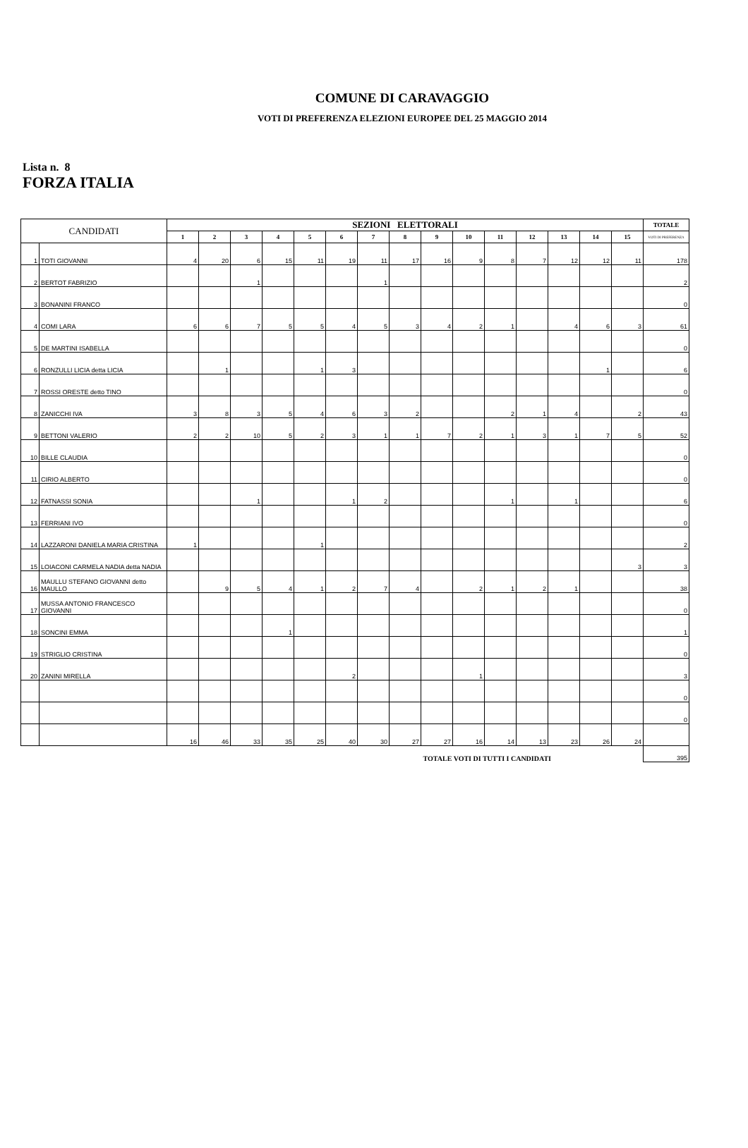COMUNE DI CARAVAGGIO
VOTI DI PREFERENZA ELEZIONI EUROPEE DEL 25 MAGGIO 2014
Lista n. 8
FORZA ITALIA
| CANDIDATI | | SEZIONI ELETTORALI | | | | | | | | | | | | | | | TOTALE |
| --- | --- | --- | --- | --- | --- | --- | --- | --- | --- | --- | --- | --- | --- | --- | --- | --- | --- |
| | | 1 | 2 | 3 | 4 | 5 | 6 | 7 | 8 | 9 | 10 | 11 | 12 | 13 | 14 | 15 | VOTI DI PREFERENZA |
| 1 | TOTI GIOVANNI | 4 | 20 | 6 | 15 | 11 | 19 | 11 | 17 | 16 | 9 | 8 | 7 | 12 | 12 | 11 | 178 |
| 2 | BERTOT FABRIZIO | | | 1 | | | | 1 | | | | | | | | | 2 |
| 3 | BONANINI FRANCO | | | | | | | | | | | | | | | | 0 |
| 4 | COMI LARA | 6 | 6 | 7 | 5 | 5 | 4 | 5 | 3 | 4 | 2 | 1 | | 4 | 6 | 3 | 61 |
| 5 | DE MARTINI ISABELLA | | | | | | | | | | | | | | | | 0 |
| 6 | RONZULLI LICIA detta LICIA | | 1 | | | 1 | 3 | | | | | | | | 1 | | 6 |
| 7 | ROSSI ORESTE detto TINO | | | | | | | | | | | | | | | | 0 |
| 8 | ZANICCHI IVA | 3 | 8 | 3 | 5 | 4 | 6 | 3 | 2 | | | 2 | 1 | 4 | | 2 | 43 |
| 9 | BETTONI VALERIO | 2 | 2 | 10 | 5 | 2 | 3 | 1 | 1 | 7 | 2 | 1 | 3 | 1 | 7 | 5 | 52 |
| 10 | BILLE CLAUDIA | | | | | | | | | | | | | | | | 0 |
| 11 | CIRIO ALBERTO | | | | | | | | | | | | | | | | 0 |
| 12 | FATNASSI SONIA | | | 1 | | | 1 | 2 | | | | 1 | | 1 | | | 6 |
| 13 | FERRIANI IVO | | | | | | | | | | | | | | | | 0 |
| 14 | LAZZARONI DANIELA MARIA CRISTINA | 1 | | | | 1 | | | | | | | | | | | 2 |
| 15 | LOIACONI CARMELA NADIA detta NADIA | | | | | | | | | | | | | | | 3 | 3 |
| 16 | MAULLU STEFANO GIOVANNI detto MAULLO | | 9 | 5 | 4 | 1 | 2 | 7 | 4 | | 2 | 1 | 2 | 1 | | | 38 |
| 17 | MUSSA ANTONIO FRANCESCO GIOVANNI | | | | | | | | | | | | | | | | 0 |
| 18 | SONCINI EMMA | | | | 1 | | | | | | | | | | | | 1 |
| 19 | STRIGLIO CRISTINA | | | | | | | | | | | | | | | | 0 |
| 20 | ZANINI MIRELLA | | | | | | 2 | | | | 1 | | | | | | 3 |
| | | | | | | | | | | | | | | | | | 0 |
| | | | | | | | | | | | | | | | | | 0 |
| | | 16 | 46 | 33 | 35 | 25 | 40 | 30 | 27 | 27 | 16 | 14 | 13 | 23 | 26 | 24 | |
| TOTALE VOTI DI TUTTI I CANDIDATI | | | | | | | | | | | | | | | | | 395 |